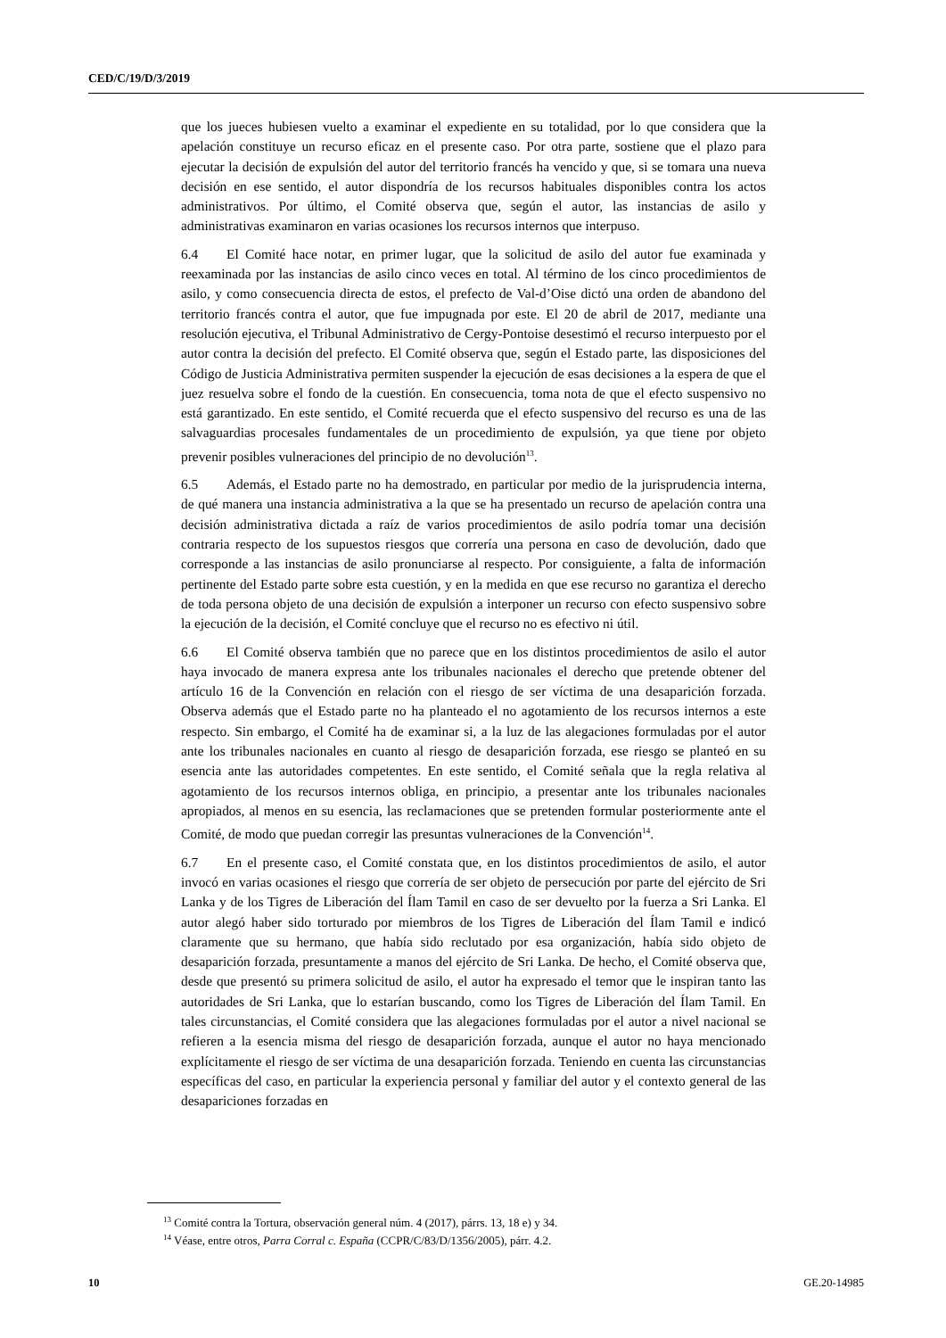CED/C/19/D/3/2019
que los jueces hubiesen vuelto a examinar el expediente en su totalidad, por lo que considera que la apelación constituye un recurso eficaz en el presente caso. Por otra parte, sostiene que el plazo para ejecutar la decisión de expulsión del autor del territorio francés ha vencido y que, si se tomara una nueva decisión en ese sentido, el autor dispondría de los recursos habituales disponibles contra los actos administrativos. Por último, el Comité observa que, según el autor, las instancias de asilo y administrativas examinaron en varias ocasiones los recursos internos que interpuso.
6.4 El Comité hace notar, en primer lugar, que la solicitud de asilo del autor fue examinada y reexaminada por las instancias de asilo cinco veces en total. Al término de los cinco procedimientos de asilo, y como consecuencia directa de estos, el prefecto de Val-d’Oise dictó una orden de abandono del territorio francés contra el autor, que fue impugnada por este. El 20 de abril de 2017, mediante una resolución ejecutiva, el Tribunal Administrativo de Cergy-Pontoise desestimó el recurso interpuesto por el autor contra la decisión del prefecto. El Comité observa que, según el Estado parte, las disposiciones del Código de Justicia Administrativa permiten suspender la ejecución de esas decisiones a la espera de que el juez resuelva sobre el fondo de la cuestión. En consecuencia, toma nota de que el efecto suspensivo no está garantizado. En este sentido, el Comité recuerda que el efecto suspensivo del recurso es una de las salvaguardias procesales fundamentales de un procedimiento de expulsión, ya que tiene por objeto prevenir posibles vulneraciones del principio de no devolución<sup>13</sup>.
6.5 Además, el Estado parte no ha demostrado, en particular por medio de la jurisprudencia interna, de qué manera una instancia administrativa a la que se ha presentado un recurso de apelación contra una decisión administrativa dictada a raíz de varios procedimientos de asilo podría tomar una decisión contraria respecto de los supuestos riesgos que correría una persona en caso de devolución, dado que corresponde a las instancias de asilo pronunciarse al respecto. Por consiguiente, a falta de información pertinente del Estado parte sobre esta cuestión, y en la medida en que ese recurso no garantiza el derecho de toda persona objeto de una decisión de expulsión a interponer un recurso con efecto suspensivo sobre la ejecución de la decisión, el Comité concluye que el recurso no es efectivo ni útil.
6.6 El Comité observa también que no parece que en los distintos procedimientos de asilo el autor haya invocado de manera expresa ante los tribunales nacionales el derecho que pretende obtener del artículo 16 de la Convención en relación con el riesgo de ser víctima de una desaparición forzada. Observa además que el Estado parte no ha planteado el no agotamiento de los recursos internos a este respecto. Sin embargo, el Comité ha de examinar si, a la luz de las alegaciones formuladas por el autor ante los tribunales nacionales en cuanto al riesgo de desaparición forzada, ese riesgo se planteó en su esencia ante las autoridades competentes. En este sentido, el Comité señala que la regla relativa al agotamiento de los recursos internos obliga, en principio, a presentar ante los tribunales nacionales apropiados, al menos en su esencia, las reclamaciones que se pretenden formular posteriormente ante el Comité, de modo que puedan corregir las presuntas vulneraciones de la Convención<sup>14</sup>.
6.7 En el presente caso, el Comité constata que, en los distintos procedimientos de asilo, el autor invocó en varias ocasiones el riesgo que correría de ser objeto de persecución por parte del ejército de Sri Lanka y de los Tigres de Liberación del Ílam Tamil en caso de ser devuelto por la fuerza a Sri Lanka. El autor alegó haber sido torturado por miembros de los Tigres de Liberación del Ílam Tamil e indicó claramente que su hermano, que había sido reclutado por esa organización, había sido objeto de desaparición forzada, presuntamente a manos del ejército de Sri Lanka. De hecho, el Comité observa que, desde que presentó su primera solicitud de asilo, el autor ha expresado el temor que le inspiran tanto las autoridades de Sri Lanka, que lo estarían buscando, como los Tigres de Liberación del Ílam Tamil. En tales circunstancias, el Comité considera que las alegaciones formuladas por el autor a nivel nacional se refieren a la esencia misma del riesgo de desaparición forzada, aunque el autor no haya mencionado explícitamente el riesgo de ser víctima de una desaparición forzada. Teniendo en cuenta las circunstancias específicas del caso, en particular la experiencia personal y familiar del autor y el contexto general de las desapariciones forzadas en
<sup>13</sup> Comité contra la Tortura, observación general núm. 4 (2017), párrs. 13, 18 e) y 34.
<sup>14</sup> Véase, entre otros, Parra Corral c. España (CCPR/C/83/D/1356/2005), párr. 4.2.
10 GE.20-14985